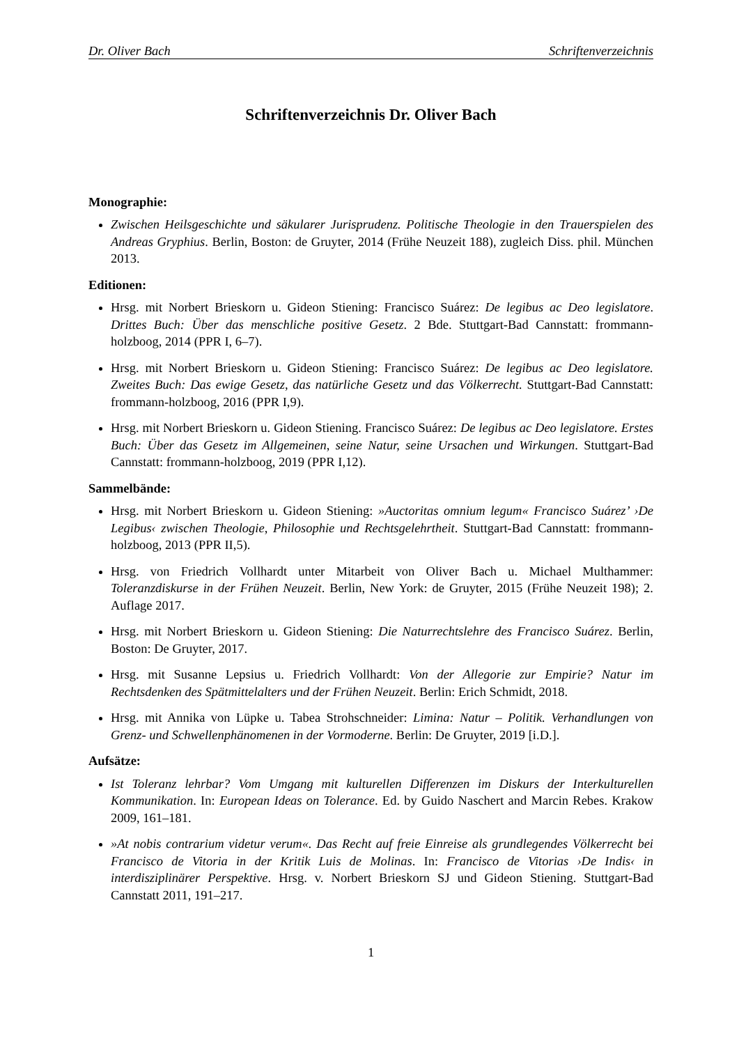Dr. Oliver Bach Schriftenverzeichnis
Schriftenverzeichnis Dr. Oliver Bach
Monographie:
Zwischen Heilsgeschichte und säkularer Jurisprudenz. Politische Theologie in den Trauerspielen des Andreas Gryphius. Berlin, Boston: de Gruyter, 2014 (Frühe Neuzeit 188), zugleich Diss. phil. München 2013.
Editionen:
Hrsg. mit Norbert Brieskorn u. Gideon Stiening: Francisco Suárez: De legibus ac Deo legislatore. Drittes Buch: Über das menschliche positive Gesetz. 2 Bde. Stuttgart-Bad Cannstatt: frommann-holzboog, 2014 (PPR I, 6–7).
Hrsg. mit Norbert Brieskorn u. Gideon Stiening: Francisco Suárez: De legibus ac Deo legislatore. Zweites Buch: Das ewige Gesetz, das natürliche Gesetz und das Völkerrecht. Stuttgart-Bad Cannstatt: frommann-holzboog, 2016 (PPR I,9).
Hrsg. mit Norbert Brieskorn u. Gideon Stiening. Francisco Suárez: De legibus ac Deo legislatore. Erstes Buch: Über das Gesetz im Allgemeinen, seine Natur, seine Ursachen und Wirkungen. Stuttgart-Bad Cannstatt: frommann-holzboog, 2019 (PPR I,12).
Sammelbände:
Hrsg. mit Norbert Brieskorn u. Gideon Stiening: »Auctoritas omnium legum« Francisco Suárez’ ›De Legibus‹ zwischen Theologie, Philosophie und Rechtsgelehrtheit. Stuttgart-Bad Cannstatt: frommann-holzboog, 2013 (PPR II,5).
Hrsg. von Friedrich Vollhardt unter Mitarbeit von Oliver Bach u. Michael Multhammer: Toleranzdiskurse in der Frühen Neuzeit. Berlin, New York: de Gruyter, 2015 (Frühe Neuzeit 198); 2. Auflage 2017.
Hrsg. mit Norbert Brieskorn u. Gideon Stiening: Die Naturrechtslehre des Francisco Suárez. Berlin, Boston: De Gruyter, 2017.
Hrsg. mit Susanne Lepsius u. Friedrich Vollhardt: Von der Allegorie zur Empirie? Natur im Rechtsdenken des Spätmittelalters und der Frühen Neuzeit. Berlin: Erich Schmidt, 2018.
Hrsg. mit Annika von Lüpke u. Tabea Strohschneider: Limina: Natur – Politik. Verhandlungen von Grenz- und Schwellenphänomenen in der Vormoderne. Berlin: De Gruyter, 2019 [i.D.].
Aufsätze:
Ist Toleranz lehrbar? Vom Umgang mit kulturellen Differenzen im Diskurs der Interkulturellen Kommunikation. In: European Ideas on Tolerance. Ed. by Guido Naschert and Marcin Rebes. Krakow 2009, 161–181.
»At nobis contrarium videtur verum«. Das Recht auf freie Einreise als grundlegendes Völkerrecht bei Francisco de Vitoria in der Kritik Luis de Molinas. In: Francisco de Vitorias ›De Indis‹ in interdisziplinärer Perspektive. Hrsg. v. Norbert Brieskorn SJ und Gideon Stiening. Stuttgart-Bad Cannstatt 2011, 191–217.
1